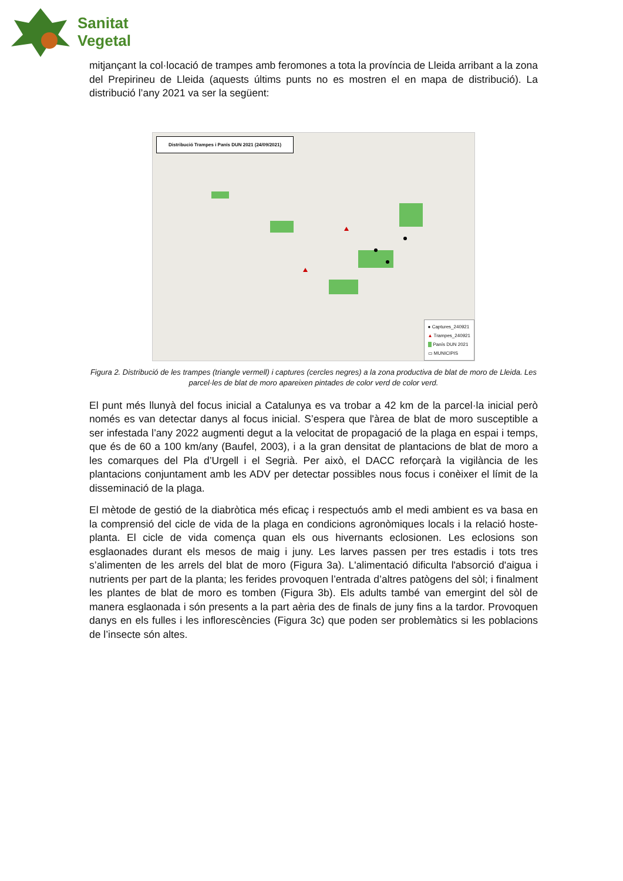Sanitat
Vegetal
mitjançant la col·locació de trampes amb feromones a tota la província de Lleida arribant a la zona del Prepirineu de Lleida (aquests últims punts no es mostren el en mapa de distribució). La distribució l’any 2021 va ser la següent:
Distribució Trampes i Panís DUN 2021 (24/09/2021)
● Captures_240921
▲ Trampes_240921
Panís DUN 2021
▭ MUNICIPIS
Figura 2. Distribució de les trampes (triangle vermell) i captures (cercles negres) a la zona productiva de blat de moro de Lleida. Les parcel·les de blat de moro apareixen pintades de color verd de color verd.
El punt més llunyà del focus inicial a Catalunya es va trobar a 42 km de la parcel·la inicial però només es van detectar danys al focus inicial. S’espera que l'àrea de blat de moro susceptible a ser infestada l’any 2022 augmenti degut a la velocitat de propagació de la plaga en espai i temps, que és de 60 a 100 km/any (Baufel, 2003), i a la gran densitat de plantacions de blat de moro a les comarques del Pla d’Urgell i el Segrià. Per això, el DACC reforçarà la vigilància de les plantacions conjuntament amb les ADV per detectar possibles nous focus i conèixer el límit de la disseminació de la plaga.
El mètode de gestió de la diabròtica més eficaç i respectuós amb el medi ambient es va basa en la comprensió del cicle de vida de la plaga en condicions agronòmiques locals i la relació hoste-planta. El cicle de vida comença quan els ous hivernants eclosionen. Les eclosions son esglaonades durant els mesos de maig i juny. Les larves passen per tres estadis i tots tres s’alimenten de les arrels del blat de moro (Figura 3a). L'alimentació dificulta l'absorció d'aigua i nutrients per part de la planta; les ferides provoquen l’entrada d’altres patògens del sòl; i finalment les plantes de blat de moro es tomben (Figura 3b). Els adults també van emergint del sòl de manera esglaonada i són presents a la part aèria des de finals de juny fins a la tardor. Provoquen danys en els fulles i les inflorescències (Figura 3c) que poden ser problemàtics si les poblacions de l’insecte són altes.